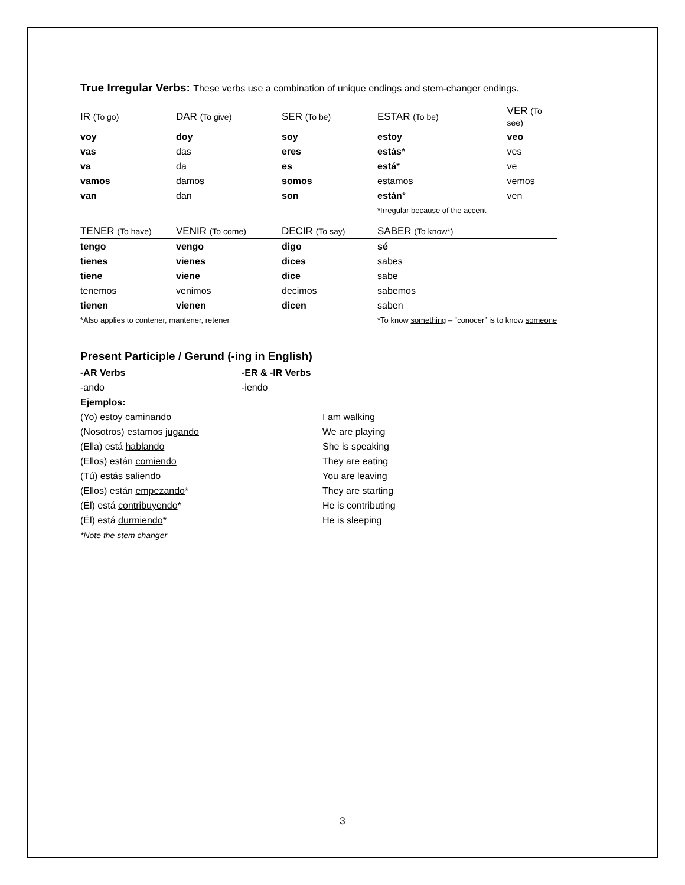True Irregular Verbs: These verbs use a combination of unique endings and stem-changer endings.
| IR (To go) | DAR (To give) | SER (To be) | ESTAR (To be) | VER (To see) |
| --- | --- | --- | --- | --- |
| voy | doy | soy | estoy | veo |
| vas | das | eres | estás * | ves |
| va | da | es | está * | ve |
| vamos | damos | somos | estamos | vemos |
| van | dan | son | están * | ven |
| | | | *Irregular because of the accent | |
| TENER (To have) | VENIR (To come) | DECIR (To say) | SABER (To know*) | |
| tengo | vengo | digo | sé | |
| tienes | vienes | dices | sabes | |
| tiene | viene | dice | sabe | |
| tenemos | venimos | decimos | sabemos | |
| tienen | vienen | dicen | saben | |
| *Also applies to contener, mantener, retener | | | *To know something – “conocer” is to know someone | |
Present Participle / Gerund (-ing in English)
| -AR Verbs | -ER & -IR Verbs | |
| -ando | -iendo | |
| Ejemplos: | | |
| (Yo) estoy caminando | | I am walking |
| (Nosotros) estamos jugando | | We are playing |
| (Ella) está hablando | | She is speaking |
| (Ellos) están comiendo | | They are eating |
| (Tú) estás saliendo | | You are leaving |
| (Ellos) están empezando * | | They are starting |
| (Él) está contribuyendo * | | He is contributing |
| (Él) está durmiendo * | | He is sleeping |
| *Note the stem changer | | |
3